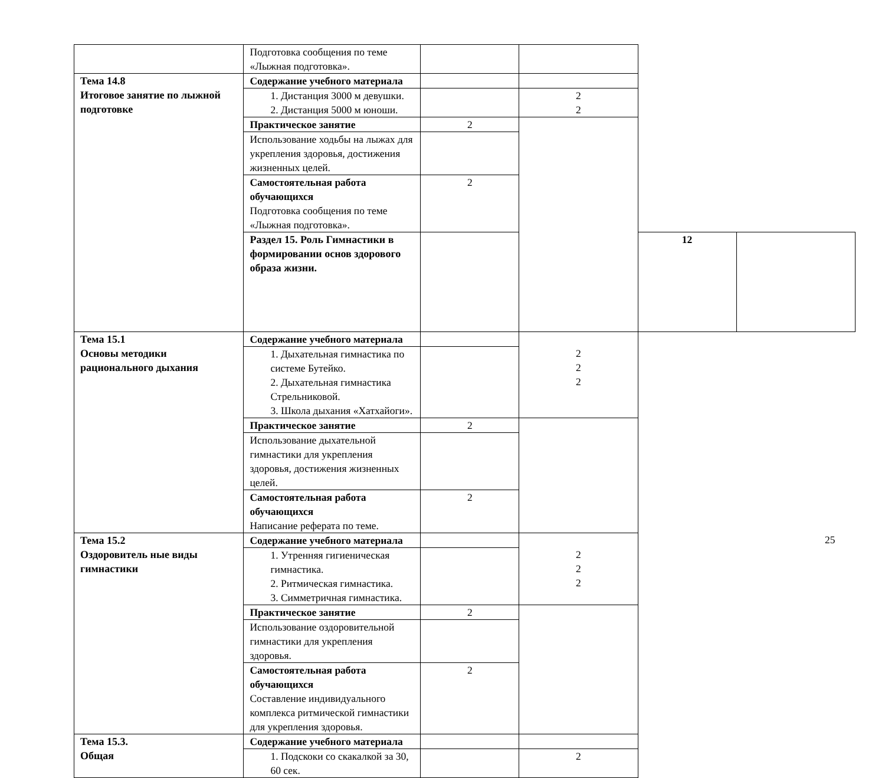| | Подготовка сообщения по теме «Лыжная подготовка». | | | | |
| Тема 14.8 Итоговое занятие по лыжной подготовке | Содержание учебного материала | | | | |
| | 1. Дистанция 3000 м девушки. 2. Дистанция 5000 м юноши. | | 2 2 | | |
| | Практическое занятие | 2 | | | |
| | Использование ходьбы на лыжах для укрепления здоровья, достижения жизненных целей. | | | | |
| | Самостоятельная работа обучающихся Подготовка сообщения по теме «Лыжная подготовка». | 2 | | | |
| | Раздел 15. Роль Гимнастики в формировании основ здорового образа жизни. | | | 12 | |
| Тема 15.1 Основы методики рационального дыхания | Содержание учебного материала | | 2 2 2 | | |
| | 1. Дыхательная гимнастика по системе Бутейко. 2. Дыхательная гимнастика Стрельниковой. 3. Школа дыхания «Хатхайоги». | | | | |
| | Практическое занятие | 2 | | | |
| | Использование дыхательной гимнастики для укрепления здоровья, достижения жизненных целей. | | | | |
| | Самостоятельная работа обучающихся Написание реферата по теме. | 2 | | | |
| Тема 15.2 Оздоровитель ные виды гимнастики | Содержание учебного материала | | 2 2 2 | | |
| | 1. Утренняя гигиеническая гимнастика. 2. Ритмическая гимнастика. 3. Симметричная гимнастика. | | | | |
| | Практическое занятие | 2 | | | |
| | Использование оздоровительной гимнастики для укрепления здоровья. | | | | |
| | Самостоятельная работа обучающихся Составление индивидуального комплекса ритмической гимнастики для укрепления здоровья. | 2 | | | |
| Тема 15.3. Общая | Содержание учебного материала | | | | |
| | 1. Подскоки со скакалкой за 30, 60 сек. | | 2 | | |
25